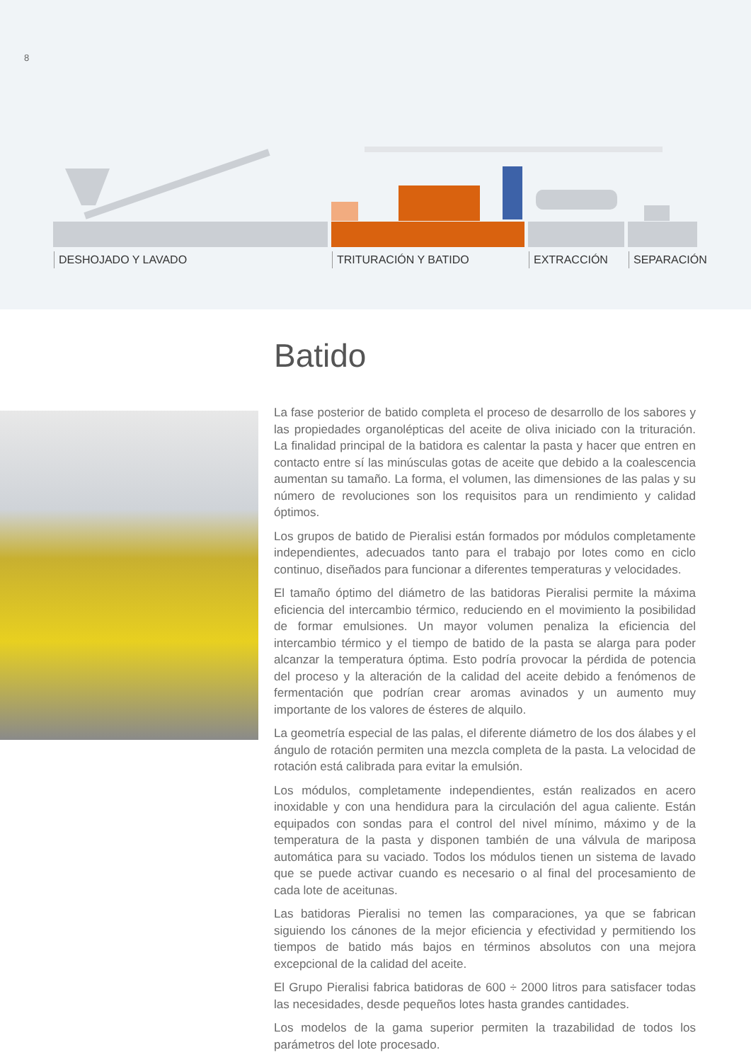8
DESHOJADO Y LAVADO TRITURACIÓN Y BATIDO EXTRACCIÓN SEPARACIÓN
Batido
La fase posterior de batido completa el proceso de desarrollo de los sabores y las propiedades organolépticas del aceite de oliva iniciado con la trituración. La finalidad principal de la batidora es calentar la pasta y hacer que entren en contacto entre sí las minúsculas gotas de aceite que debido a la coalescencia aumentan su tamaño. La forma, el volumen, las dimensiones de las palas y su número de revoluciones son los requisitos para un rendimiento y calidad óptimos.
Los grupos de batido de Pieralisi están formados por módulos completamente independientes, adecuados tanto para el trabajo por lotes como en ciclo continuo, diseñados para funcionar a diferentes temperaturas y velocidades.
El tamaño óptimo del diámetro de las batidoras Pieralisi permite la máxima eficiencia del intercambio térmico, reduciendo en el movimiento la posibilidad de formar emulsiones. Un mayor volumen penaliza la eficiencia del intercambio térmico y el tiempo de batido de la pasta se alarga para poder alcanzar la temperatura óptima. Esto podría provocar la pérdida de potencia del proceso y la alteración de la calidad del aceite debido a fenómenos de fermentación que podrían crear aromas avinados y un aumento muy importante de los valores de ésteres de alquilo.
La geometría especial de las palas, el diferente diámetro de los dos álabes y el ángulo de rotación permiten una mezcla completa de la pasta. La velocidad de rotación está calibrada para evitar la emulsión.
Los módulos, completamente independientes, están realizados en acero inoxidable y con una hendidura para la circulación del agua caliente. Están equipados con sondas para el control del nivel mínimo, máximo y de la temperatura de la pasta y disponen también de una válvula de mariposa automática para su vaciado. Todos los módulos tienen un sistema de lavado que se puede activar cuando es necesario o al final del procesamiento de cada lote de aceitunas.
Las batidoras Pieralisi no temen las comparaciones, ya que se fabrican siguiendo los cánones de la mejor eficiencia y efectividad y permitiendo los tiempos de batido más bajos en términos absolutos con una mejora excepcional de la calidad del aceite.
El Grupo Pieralisi fabrica batidoras de 600 ÷ 2000 litros para satisfacer todas las necesidades, desde pequeños lotes hasta grandes cantidades.
Los modelos de la gama superior permiten la trazabilidad de todos los parámetros del lote procesado.